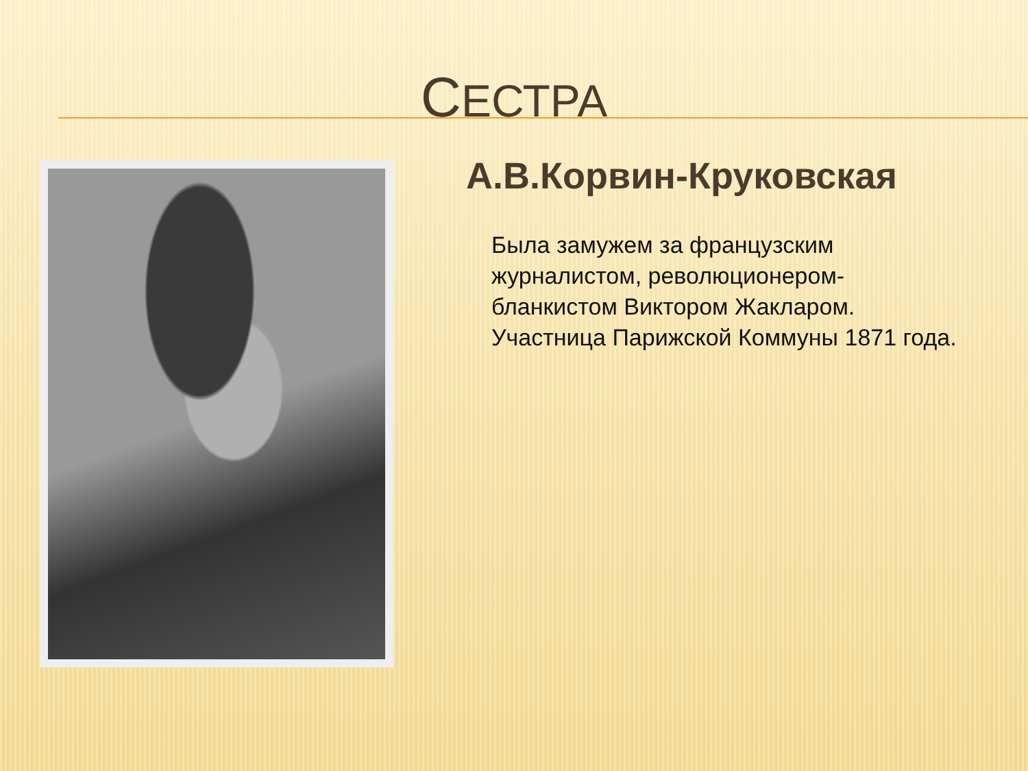СЕСТРА
А.В.Корвин-Круковская
Была замужем за французским журналистом, революционером-бланкистом Виктором Жакларом. Участница Парижской Коммуны 1871 года.